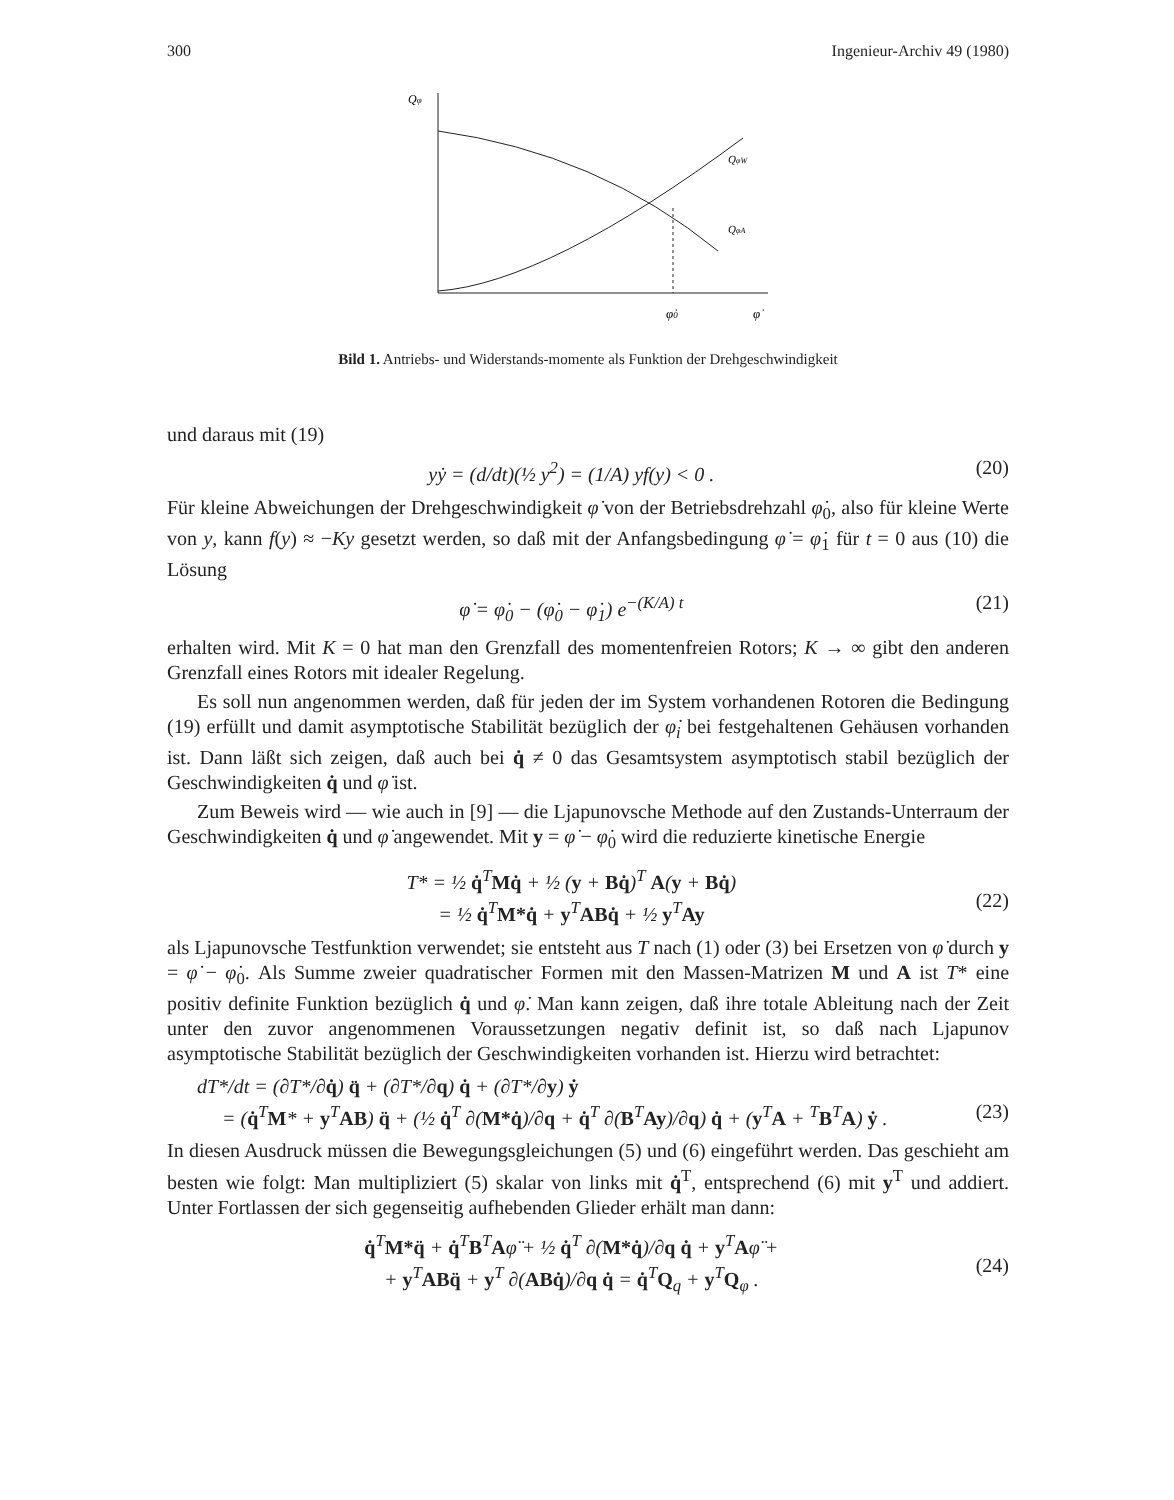300 Ingenieur-Archiv 49 (1980)
Qφ
QφW
QφA
φ̇0
φ̇
Bild 1. Antriebs- und Widerstands-momente als Funktion der Drehgeschwindigkeit
und daraus mit (19)
yẏ = (d/dt)(½ y<sup>2</sup>) = (1/A) yf(y) < 0 . (20)
Für kleine Abweichungen der Drehgeschwindigkeit φ̇ von der Betriebsdrehzahl φ̇<sub>0</sub>, also für kleine Werte von y, kann f(y) ≈ −Ky gesetzt werden, so daß mit der Anfangsbedingung φ̇ = φ̇<sub>1</sub> für t = 0 aus (10) die Lösung
φ̇ = φ̇<sub>0</sub> − (φ̇<sub>0</sub> − φ̇<sub>1</sub>) e<sup>−(K/A) t</sup> (21)
erhalten wird. Mit K = 0 hat man den Grenzfall des momentenfreien Rotors; K → ∞ gibt den anderen Grenzfall eines Rotors mit idealer Regelung.
Es soll nun angenommen werden, daß für jeden der im System vorhandenen Rotoren die Bedingung (19) erfüllt und damit asymptotische Stabilität bezüglich der φ̇<sub>i</sub> bei festgehaltenen Gehäusen vorhanden ist. Dann läßt sich zeigen, daß auch bei q̇ ≠ 0 das Gesamtsystem asymptotisch stabil bezüglich der Geschwindigkeiten q̇ und φ̇ ist.
Zum Beweis wird — wie auch in [9] — die Ljapunovsche Methode auf den Zustands-Unterraum der Geschwindigkeiten q̇ und φ̇ angewendet. Mit y = φ̇ − φ̇<sub>0</sub> wird die reduzierte kinetische Energie
T* = ½ q̇<sup>T</sup>Mq̇ + ½ (y + Bq̇)<sup>T</sup> A(y + Bq̇)
= ½ q̇<sup>T</sup>M*q̇ + y<sup>T</sup>ABq̇ + ½ y<sup>T</sup>Ay
(22)
als Ljapunovsche Testfunktion verwendet; sie entsteht aus T nach (1) oder (3) bei Ersetzen von φ̇ durch y = φ̇ − φ̇<sub>0</sub>. Als Summe zweier quadratischer Formen mit den Massen-Matrizen M und A ist T* eine positiv definite Funktion bezüglich q̇ und φ̇. Man kann zeigen, daß ihre totale Ableitung nach der Zeit unter den zuvor angenommenen Voraussetzungen negativ definit ist, so daß nach Ljapunov asymptotische Stabilität bezüglich der Geschwindigkeiten vorhanden ist. Hierzu wird betrachtet:
dT*/dt = (∂T*/∂q̇) q̈ + (∂T*/∂q) q̇ + (∂T*/∂y) ẏ
= (q̇<sup>T</sup>M* + y<sup>T</sup>AB) q̈ + (½ q̇<sup>T</sup> ∂(M*q̇)/∂q + q̇<sup>T</sup> ∂(B<sup>T</sup>Ay)/∂q) q̇ + (y<sup>T</sup>A + <sup>T</sup>B<sup>T</sup>A) ẏ .
(23)
In diesen Ausdruck müssen die Bewegungsgleichungen (5) und (6) eingeführt werden. Das geschieht am besten wie folgt: Man multipliziert (5) skalar von links mit q̇<sup>T</sup>, entsprechend (6) mit y<sup>T</sup> und addiert. Unter Fortlassen der sich gegenseitig aufhebenden Glieder erhält man dann:
q̇<sup>T</sup>M*q̈ + q̇<sup>T</sup>B<sup>T</sup>Aφ̈ + ½ q̇<sup>T</sup> ∂(M*q̇)/∂q q̇ + y<sup>T</sup>Aφ̈ +
+ y<sup>T</sup>ABq̈ + y<sup>T</sup> ∂(ABq̇)/∂q q̇ = q̇<sup>T</sup>Q<sub>q</sub> + y<sup>T</sup>Q<sub>φ</sub> .
(24)